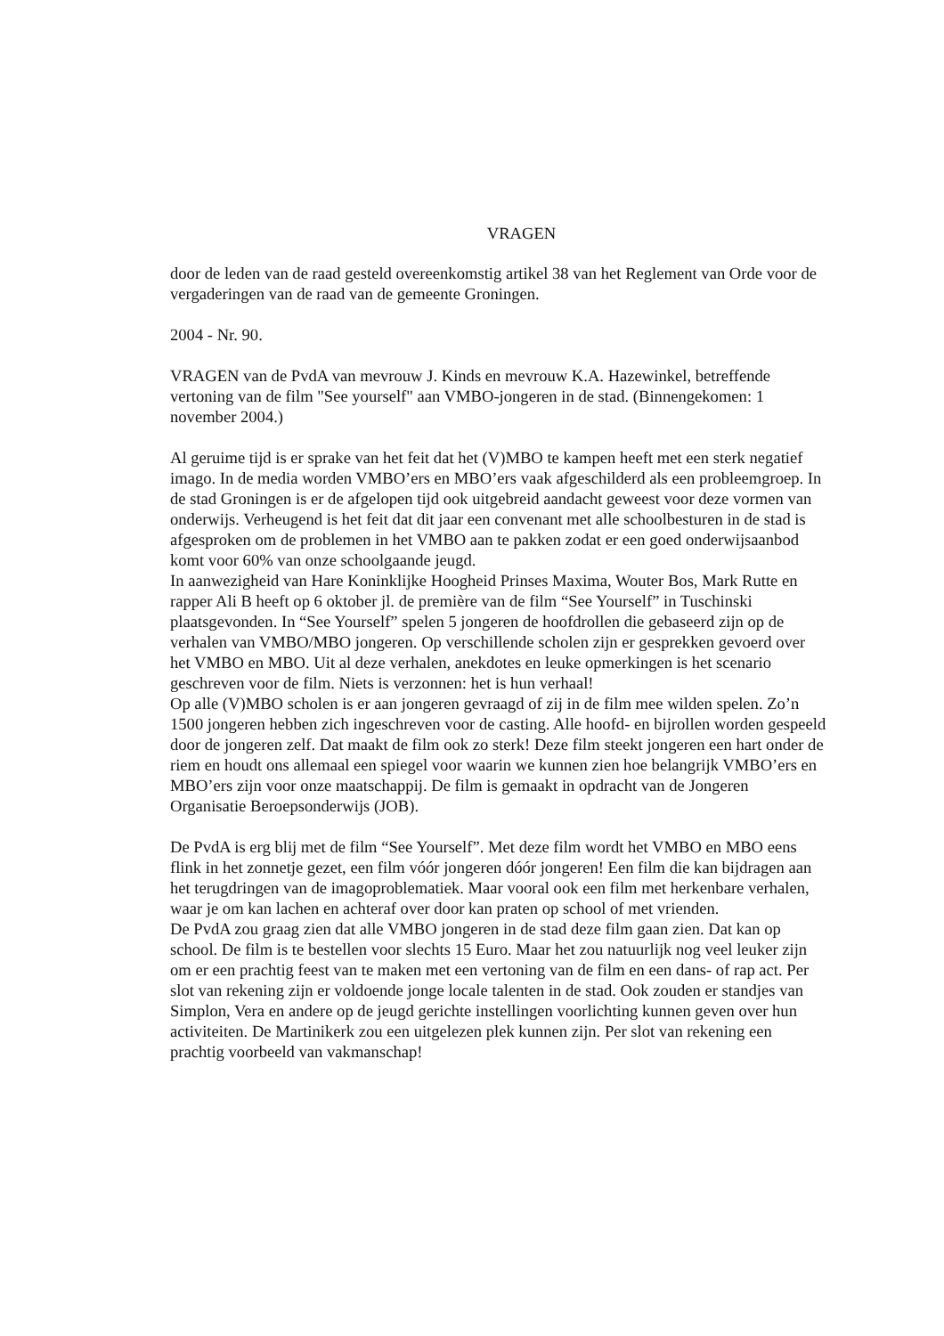VRAGEN
door de leden van de raad gesteld overeenkomstig artikel 38 van het Reglement van Orde voor de vergaderingen van de raad van de gemeente Groningen.
2004 - Nr. 90.
VRAGEN van de PvdA van mevrouw J. Kinds en mevrouw K.A. Hazewinkel, betreffende vertoning van de film "See yourself" aan VMBO-jongeren in de stad. (Binnengekomen: 1 november 2004.)
Al geruime tijd is er sprake van het feit dat het (V)MBO te kampen heeft met een sterk negatief imago. In de media worden VMBO’ers en MBO’ers vaak afgeschilderd als een probleemgroep. In de stad Groningen is er de afgelopen tijd ook uitgebreid aandacht geweest voor deze vormen van onderwijs. Verheugend is het feit dat dit jaar een convenant met alle schoolbesturen in de stad is afgesproken om de problemen in het VMBO aan te pakken zodat er een goed onderwijsaanbod komt voor 60% van onze schoolgaande jeugd.
In aanwezigheid van Hare Koninklijke Hoogheid Prinses Maxima, Wouter Bos, Mark Rutte en rapper Ali B heeft op 6 oktober jl. de première van de film “See Yourself” in Tuschinski plaatsgevonden. In “See Yourself” spelen 5 jongeren de hoofdrollen die gebaseerd zijn op de verhalen van VMBO/MBO jongeren. Op verschillende scholen zijn er gesprekken gevoerd over het VMBO en MBO. Uit al deze verhalen, anekdotes en leuke opmerkingen is het scenario geschreven voor de film. Niets is verzonnen: het is hun verhaal!
Op alle (V)MBO scholen is er aan jongeren gevraagd of zij in de film mee wilden spelen. Zo’n 1500 jongeren hebben zich ingeschreven voor de casting. Alle hoofd- en bijrollen worden gespeeld door de jongeren zelf. Dat maakt de film ook zo sterk! Deze film steekt jongeren een hart onder de riem en houdt ons allemaal een spiegel voor waarin we kunnen zien hoe belangrijk VMBO’ers en MBO’ers zijn voor onze maatschappij. De film is gemaakt in opdracht van de Jongeren Organisatie Beroepsonderwijs (JOB).
De PvdA is erg blij met de film “See Yourself”. Met deze film wordt het VMBO en MBO eens flink in het zonnetje gezet, een film vóór jongeren dóór jongeren! Een film die kan bijdragen aan het terugdringen van de imagoproblematiek. Maar vooral ook een film met herkenbare verhalen, waar je om kan lachen en achteraf over door kan praten op school of met vrienden.
De PvdA zou graag zien dat alle VMBO jongeren in de stad deze film gaan zien. Dat kan op school. De film is te bestellen voor slechts 15 Euro. Maar het zou natuurlijk nog veel leuker zijn om er een prachtig feest van te maken met een vertoning van de film en een dans- of rap act. Per slot van rekening zijn er voldoende jonge locale talenten in de stad. Ook zouden er standjes van Simplon, Vera en andere op de jeugd gerichte instellingen voorlichting kunnen geven over hun activiteiten. De Martinikerk zou een uitgelezen plek kunnen zijn. Per slot van rekening een prachtig voorbeeld van vakmanschap!